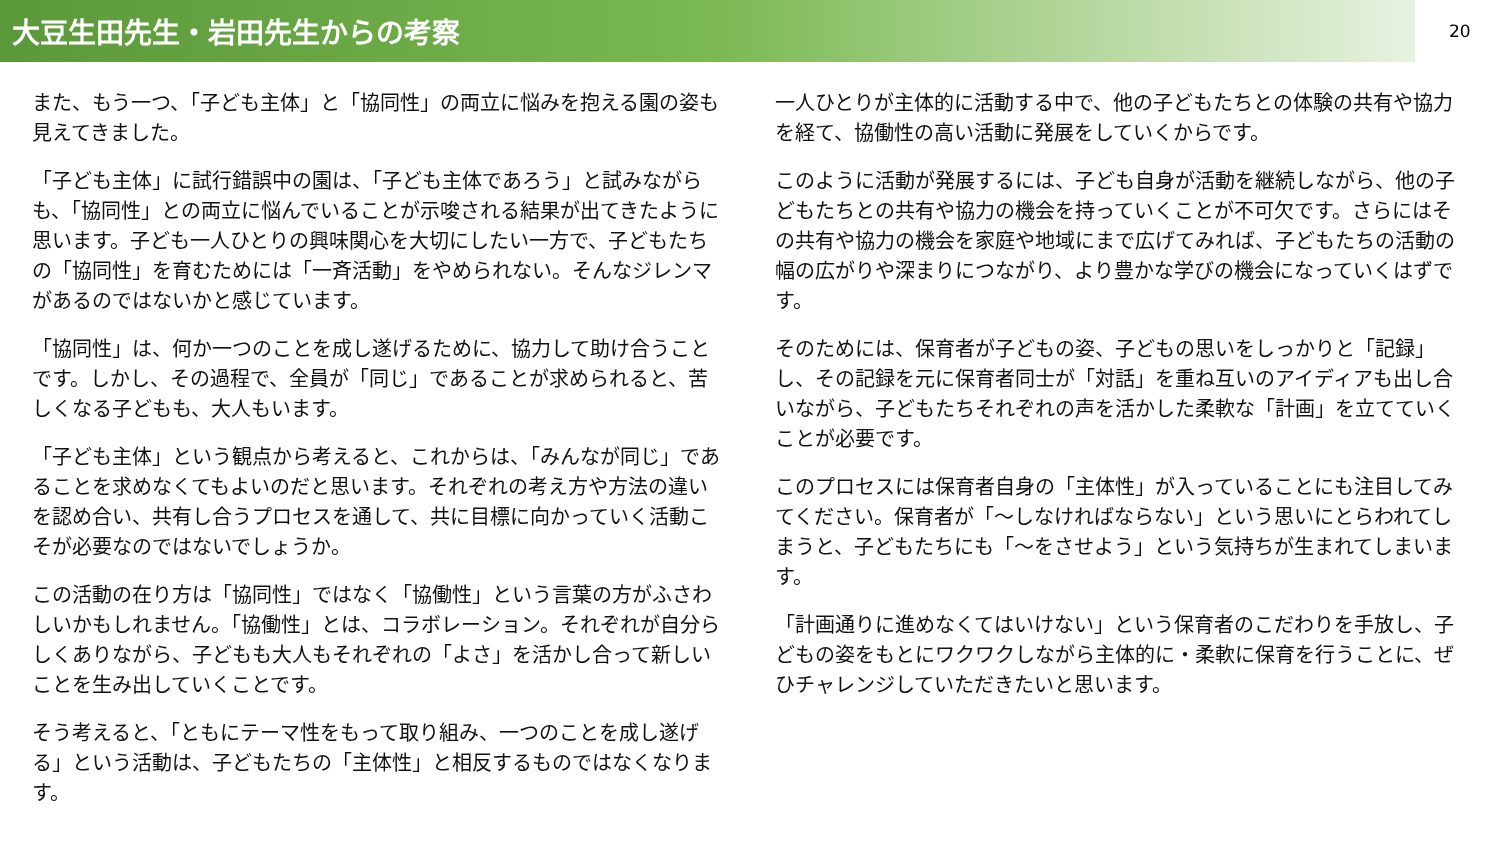大豆生田先生・岩田先生からの考察
20
また、もう一つ、「子ども主体」と「協同性」の両立に悩みを抱える園の姿も見えてきました。
「子ども主体」に試行錯誤中の園は、「子ども主体であろう」と試みながらも、「協同性」との両立に悩んでいることが示唆される結果が出てきたように思います。子ども一人ひとりの興味関心を大切にしたい一方で、子どもたちの「協同性」を育むためには「一斉活動」をやめられない。そんなジレンマがあるのではないかと感じています。
「協同性」は、何か一つのことを成し遂げるために、協力して助け合うことです。しかし、その過程で、全員が「同じ」であることが求められると、苦しくなる子どもも、大人もいます。
「子ども主体」という観点から考えると、これからは、「みんなが同じ」であることを求めなくてもよいのだと思います。それぞれの考え方や方法の違いを認め合い、共有し合うプロセスを通して、共に目標に向かっていく活動こそが必要なのではないでしょうか。
この活動の在り方は「協同性」ではなく「協働性」という言葉の方がふさわしいかもしれません。「協働性」とは、コラボレーション。それぞれが自分らしくありながら、子どもも大人もそれぞれの「よさ」を活かし合って新しいことを生み出していくことです。
そう考えると、「ともにテーマ性をもって取り組み、一つのことを成し遂げる」という活動は、子どもたちの「主体性」と相反するものではなくなります。
一人ひとりが主体的に活動する中で、他の子どもたちとの体験の共有や協力を経て、協働性の高い活動に発展をしていくからです。
このように活動が発展するには、子ども自身が活動を継続しながら、他の子どもたちとの共有や協力の機会を持っていくことが不可欠です。さらにはその共有や協力の機会を家庭や地域にまで広げてみれば、子どもたちの活動の幅の広がりや深まりにつながり、より豊かな学びの機会になっていくはずです。
そのためには、保育者が子どもの姿、子どもの思いをしっかりと「記録」し、その記録を元に保育者同士が「対話」を重ね互いのアイディアも出し合いながら、子どもたちそれぞれの声を活かした柔軟な「計画」を立てていくことが必要です。
このプロセスには保育者自身の「主体性」が入っていることにも注目してみてください。保育者が「～しなければならない」という思いにとらわれてしまうと、子どもたちにも「～をさせよう」という気持ちが生まれてしまいます。
「計画通りに進めなくてはいけない」という保育者のこだわりを手放し、子どもの姿をもとにワクワクしながら主体的に・柔軟に保育を行うことに、ぜひチャレンジしていただきたいと思います。